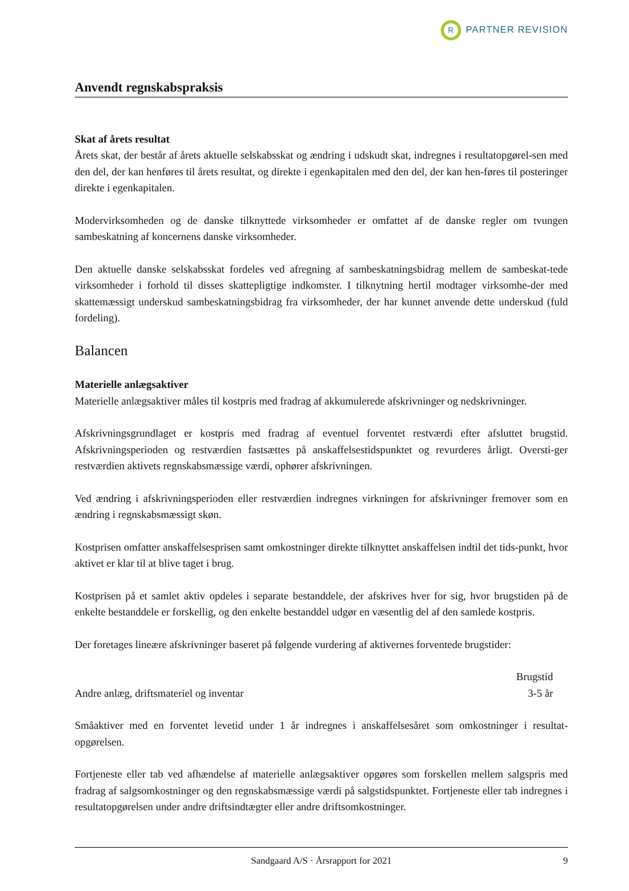R PARTNER REVISION
Anvendt regnskabspraksis
Skat af årets resultat
Årets skat, der består af årets aktuelle selskabsskat og ændring i udskudt skat, indregnes i resultatopgørel-sen med den del, der kan henføres til årets resultat, og direkte i egenkapitalen med den del, der kan hen-føres til posteringer direkte i egenkapitalen.
Modervirksomheden og de danske tilknyttede virksomheder er omfattet af de danske regler om tvungen sambeskatning af koncernens danske virksomheder.
Den aktuelle danske selskabsskat fordeles ved afregning af sambeskatningsbidrag mellem de sambeskat-tede virksomheder i forhold til disses skattepligtige indkomster. I tilknytning hertil modtager virksomhe-der med skattemæssigt underskud sambeskatningsbidrag fra virksomheder, der har kunnet anvende dette underskud (fuld fordeling).
Balancen
Materielle anlægsaktiver
Materielle anlægsaktiver måles til kostpris med fradrag af akkumulerede afskrivninger og nedskrivninger.
Afskrivningsgrundlaget er kostpris med fradrag af eventuel forventet restværdi efter afsluttet brugstid. Afskrivningsperioden og restværdien fastsættes på anskaffelsestidspunktet og revurderes årligt. Oversti-ger restværdien aktivets regnskabsmæssige værdi, ophører afskrivningen.
Ved ændring i afskrivningsperioden eller restværdien indregnes virkningen for afskrivninger fremover som en ændring i regnskabsmæssigt skøn.
Kostprisen omfatter anskaffelsesprisen samt omkostninger direkte tilknyttet anskaffelsen indtil det tids-punkt, hvor aktivet er klar til at blive taget i brug.
Kostprisen på et samlet aktiv opdeles i separate bestanddele, der afskrives hver for sig, hvor brugstiden på de enkelte bestanddele er forskellig, og den enkelte bestanddel udgør en væsentlig del af den samlede kostpris.
Der foretages lineære afskrivninger baseret på følgende vurdering af aktivernes forventede brugstider:
| | Brugstid |
| --- | --- |
| Andre anlæg, driftsmateriel og inventar | 3-5 år |
Småaktiver med en forventet levetid under 1 år indregnes i anskaffelsesåret som omkostninger i resultat-opgørelsen.
Fortjeneste eller tab ved afhændelse af materielle anlægsaktiver opgøres som forskellen mellem salgspris med fradrag af salgsomkostninger og den regnskabsmæssige værdi på salgstidspunktet. Fortjeneste eller tab indregnes i resultatopgørelsen under andre driftsindtægter eller andre driftsomkostninger.
Sandgaard A/S · Årsrapport for 2021 9